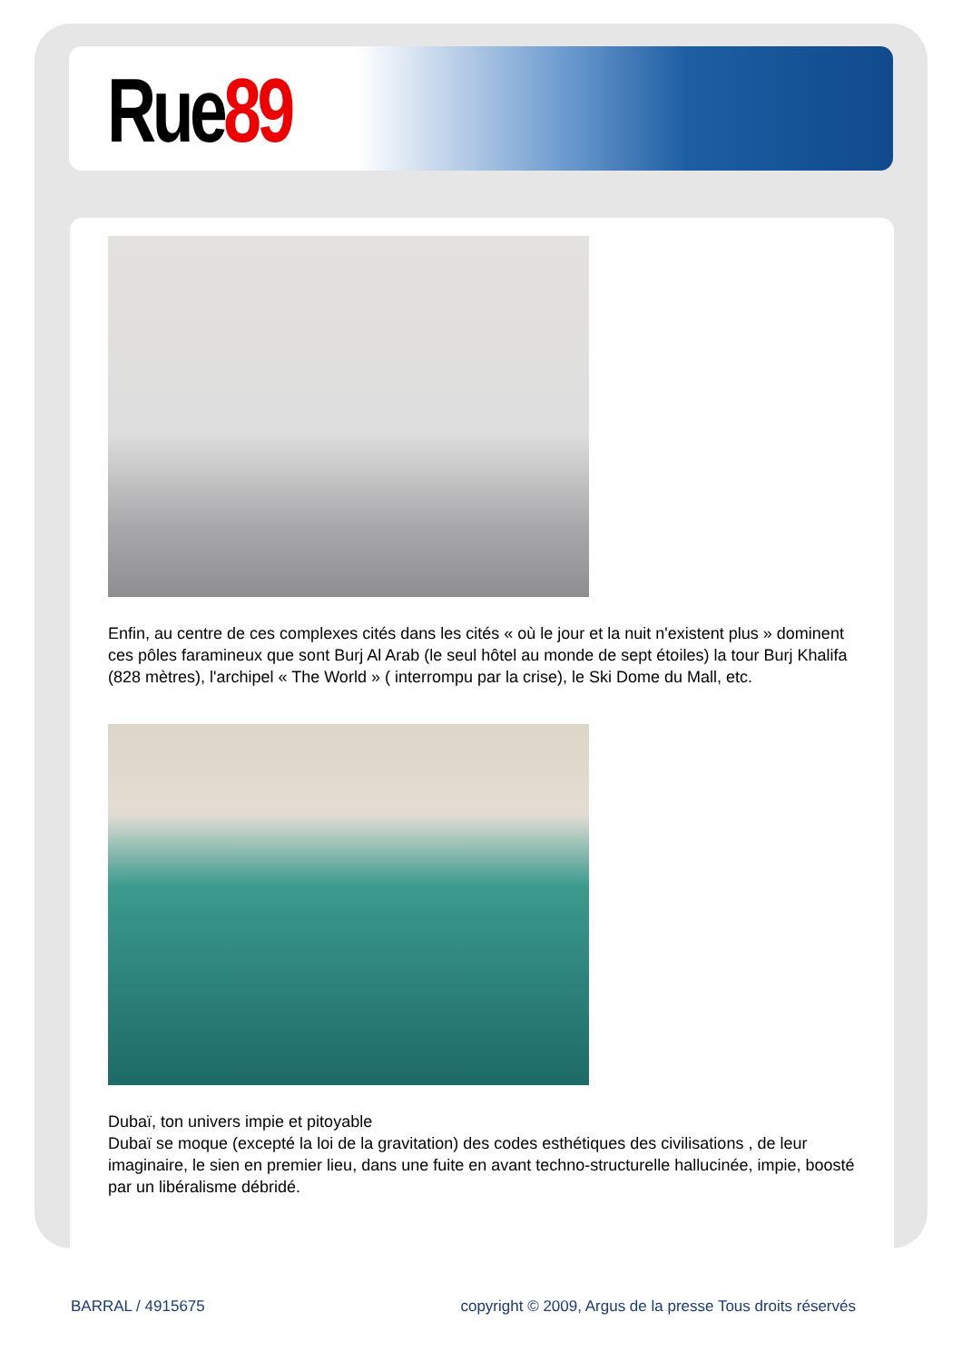Rue89
Enfin, au centre de ces complexes cités dans les cités « où le jour et la nuit n'existent plus » dominent ces pôles faramineux que sont Burj Al Arab (le seul hôtel au monde de sept étoiles) la tour Burj Khalifa (828 mètres), l'archipel « The World » ( interrompu par la crise), le Ski Dome du Mall, etc.
Dubaï, ton univers impie et pitoyable
Dubaï se moque (excepté la loi de la gravitation) des codes esthétiques des civilisations , de leur imaginaire, le sien en premier lieu, dans une fuite en avant techno-structurelle hallucinée, impie, boosté par un libéralisme débridé.
BARRAL / 4915675 copyright © 2009, Argus de la presse Tous droits réservés